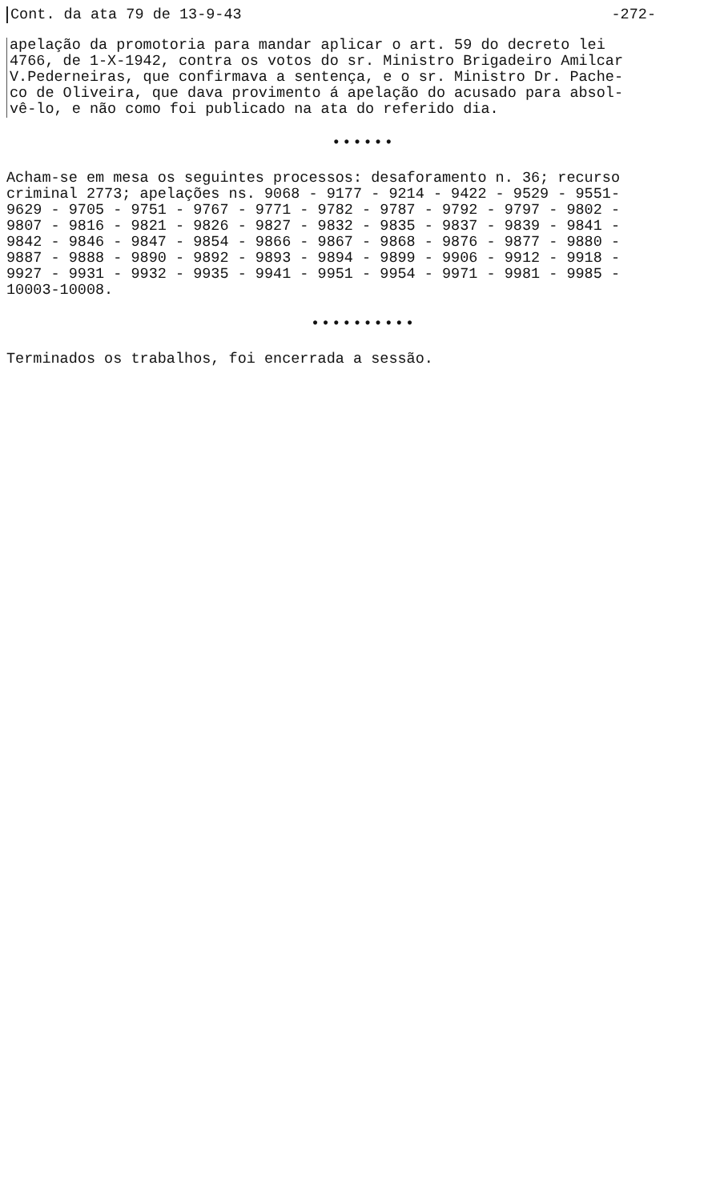Cont. da ata 79 de 13-9-43 -272-
apelação da promotoria para mandar aplicar o art. 59 do decreto lei 4766, de 1-X-1942, contra os votos do sr. Ministro Brigadeiro Amilcar V.Pederneiras, que confirmava a sentença, e o sr. Ministro Dr. Pache- co de Oliveira, que dava provimento á apelação do acusado para absol- vê-lo, e não como foi publicado na ata do referido dia.
••••••
Acham-se em mesa os seguintes processos: desaforamento n. 36; recurso criminal 2773; apelações ns. 9068 - 9177 - 9214 - 9422 - 9529 - 9551- 9629 - 9705 - 9751 - 9767 - 9771 - 9782 - 9787 - 9792 - 9797 - 9802 - 9807 - 9816 - 9821 - 9826 - 9827 - 9832 - 9835 - 9837 - 9839 - 9841 - 9842 - 9846 - 9847 - 9854 - 9866 - 9867 - 9868 - 9876 - 9877 - 9880 - 9887 - 9888 - 9890 - 9892 - 9893 - 9894 - 9899 - 9906 - 9912 - 9918 - 9927 - 9931 - 9932 - 9935 - 9941 - 9951 - 9954 - 9971 - 9981 - 9985 - 10003-10008.
••••••••••
Terminados os trabalhos, foi encerrada a sessão.